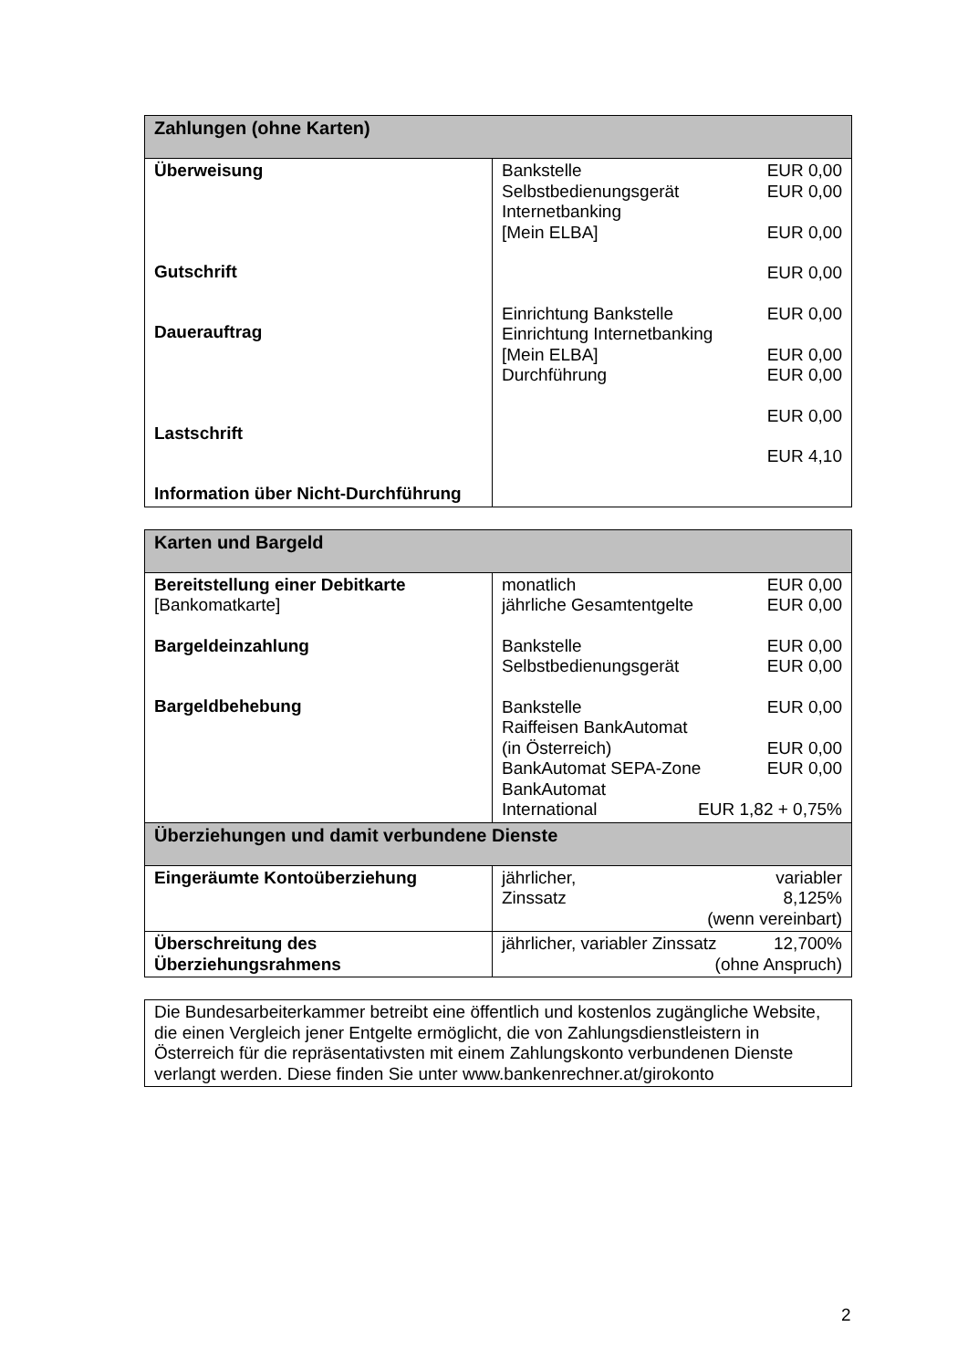| Zahlungen (ohne Karten) | |
| --- | --- |
| Überweisung Gutschrift Dauerauftrag Lastschrift Information über Nicht-Durchführung | Bankstelle EUR 0,00 Selbstbedienungsgerät EUR 0,00 Internetbanking [Mein ELBA] EUR 0,00 EUR 0,00 Einrichtung Bankstelle EUR 0,00 Einrichtung Internetbanking [Mein ELBA] EUR 0,00 Durchführung EUR 0,00 EUR 0,00 EUR 4,10 |
| Karten und Bargeld | |
| --- | --- |
| Bereitstellung einer Debitkarte [Bankomatkarte] Bargeldeinzahlung Bargeldbehebung | monatlich EUR 0,00 jährliche Gesamtentgelte EUR 0,00 Bankstelle EUR 0,00 Selbstbedienungsgerät EUR 0,00 Bankstelle EUR 0,00 Raiffeisen BankAutomat (in Österreich) EUR 0,00 BankAutomat SEPA-Zone EUR 0,00 BankAutomat International EUR 1,82 + 0,75% |
| Überziehungen und damit verbundene Dienste | |
| Eingeräumte Kontoüberziehung | jährlicher, variabler Zinssatz 8,125% (wenn vereinbart) |
| Überschreitung des Überziehungsrahmens | jährlicher, variabler Zinssatz 12,700% (ohne Anspruch) |
Die Bundesarbeiterkammer betreibt eine öffentlich und kostenlos zugängliche Website, die einen Vergleich jener Entgelte ermöglicht, die von Zahlungsdienstleistern in Österreich für die repräsentativsten mit einem Zahlungskonto verbundenen Dienste verlangt werden. Diese finden Sie unter www.bankenrechner.at/girokonto
2